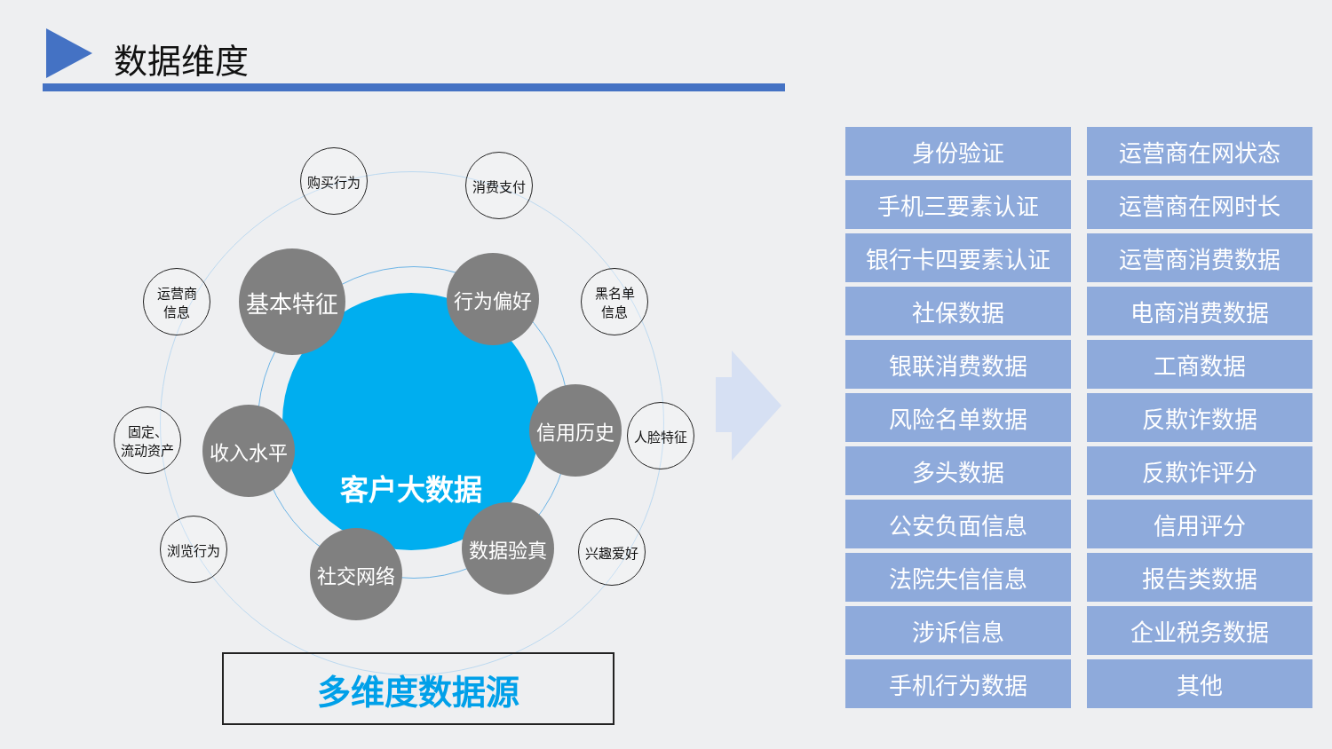数据维度
客户大数据
购买行为 消费支付
运营商
信息
黑名单
信息
固定、
流动资产
人脸特征
浏览行为 兴趣爱好
基本特征 行为偏好
收入水平
信用历史
社交网络
数据验真
多维度数据源
身份验证
运营商在网状态
手机三要素认证
运营商在网时长
银行卡四要素认证
运营商消费数据
社保数据
电商消费数据
银联消费数据
工商数据
风险名单数据
反欺诈数据
多头数据
反欺诈评分
公安负面信息
信用评分
法院失信信息
报告类数据
涉诉信息
企业税务数据
手机行为数据
其他